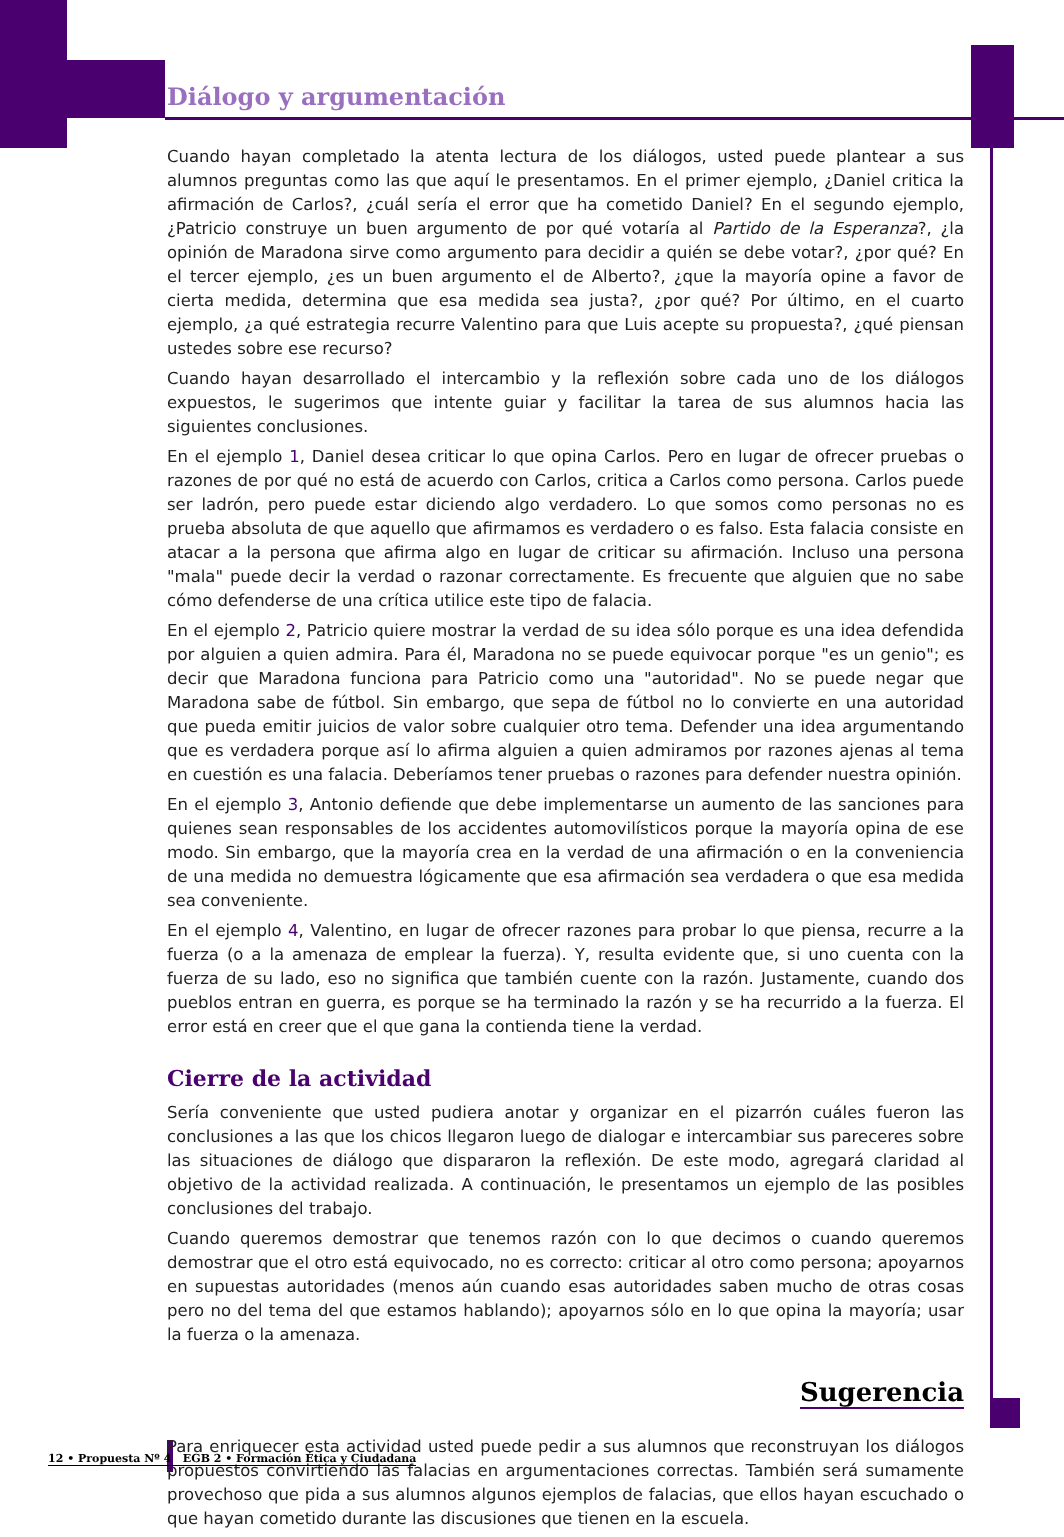Diálogo y argumentación
Cuando hayan completado la atenta lectura de los diálogos, usted puede plantear a sus alumnos preguntas como las que aquí le presentamos. En el primer ejemplo, ¿Daniel critica la afirmación de Carlos?, ¿cuál sería el error que ha cometido Daniel? En el segundo ejemplo, ¿Patricio construye un buen argumento de por qué votaría al Partido de la Esperanza?, ¿la opinión de Maradona sirve como argumento para decidir a quién se debe votar?, ¿por qué? En el tercer ejemplo, ¿es un buen argumento el de Alberto?, ¿que la mayoría opine a favor de cierta medida, determina que esa medida sea justa?, ¿por qué? Por último, en el cuarto ejemplo, ¿a qué estrategia recurre Valentino para que Luis acepte su propuesta?, ¿qué piensan ustedes sobre ese recurso?
Cuando hayan desarrollado el intercambio y la reflexión sobre cada uno de los diálogos expuestos, le sugerimos que intente guiar y facilitar la tarea de sus alumnos hacia las siguientes conclusiones.
En el ejemplo 1, Daniel desea criticar lo que opina Carlos. Pero en lugar de ofrecer pruebas o razones de por qué no está de acuerdo con Carlos, critica a Carlos como persona. Carlos puede ser ladrón, pero puede estar diciendo algo verdadero. Lo que somos como personas no es prueba absoluta de que aquello que afirmamos es verdadero o es falso. Esta falacia consiste en atacar a la persona que afirma algo en lugar de criticar su afirmación. Incluso una persona "mala" puede decir la verdad o razonar correctamente. Es frecuente que alguien que no sabe cómo defenderse de una crítica utilice este tipo de falacia.
En el ejemplo 2, Patricio quiere mostrar la verdad de su idea sólo porque es una idea defendida por alguien a quien admira. Para él, Maradona no se puede equivocar porque "es un genio"; es decir que Maradona funciona para Patricio como una "autoridad". No se puede negar que Maradona sabe de fútbol. Sin embargo, que sepa de fútbol no lo convierte en una autoridad que pueda emitir juicios de valor sobre cualquier otro tema. Defender una idea argumentando que es verdadera porque así lo afirma alguien a quien admiramos por razones ajenas al tema en cuestión es una falacia. Deberíamos tener pruebas o razones para defender nuestra opinión.
En el ejemplo 3, Antonio defiende que debe implementarse un aumento de las sanciones para quienes sean responsables de los accidentes automovilísticos porque la mayoría opina de ese modo. Sin embargo, que la mayoría crea en la verdad de una afirmación o en la conveniencia de una medida no demuestra lógicamente que esa afirmación sea verdadera o que esa medida sea conveniente.
En el ejemplo 4, Valentino, en lugar de ofrecer razones para probar lo que piensa, recurre a la fuerza (o a la amenaza de emplear la fuerza). Y, resulta evidente que, si uno cuenta con la fuerza de su lado, eso no significa que también cuente con la razón. Justamente, cuando dos pueblos entran en guerra, es porque se ha terminado la razón y se ha recurrido a la fuerza. El error está en creer que el que gana la contienda tiene la verdad.
Cierre de la actividad
Sería conveniente que usted pudiera anotar y organizar en el pizarrón cuáles fueron las conclusiones a las que los chicos llegaron luego de dialogar e intercambiar sus pareceres sobre las situaciones de diálogo que dispararon la reflexión. De este modo, agregará claridad al objetivo de la actividad realizada. A continuación, le presentamos un ejemplo de las posibles conclusiones del trabajo.
Cuando queremos demostrar que tenemos razón con lo que decimos o cuando queremos demostrar que el otro está equivocado, no es correcto: criticar al otro como persona; apoyarnos en supuestas autoridades (menos aún cuando esas autoridades saben mucho de otras cosas pero no del tema del que estamos hablando); apoyarnos sólo en lo que opina la mayoría; usar la fuerza o la amenaza.
Sugerencia
Para enriquecer esta actividad usted puede pedir a sus alumnos que reconstruyan los diálogos propuestos convirtiendo las falacias en argumentaciones correctas. También será sumamente provechoso que pida a sus alumnos algunos ejemplos de falacias, que ellos hayan escuchado o que hayan cometido durante las discusiones que tienen en la escuela.
12 • Propuesta Nº 4 EGB 2 • Formación Ética y Ciudadana